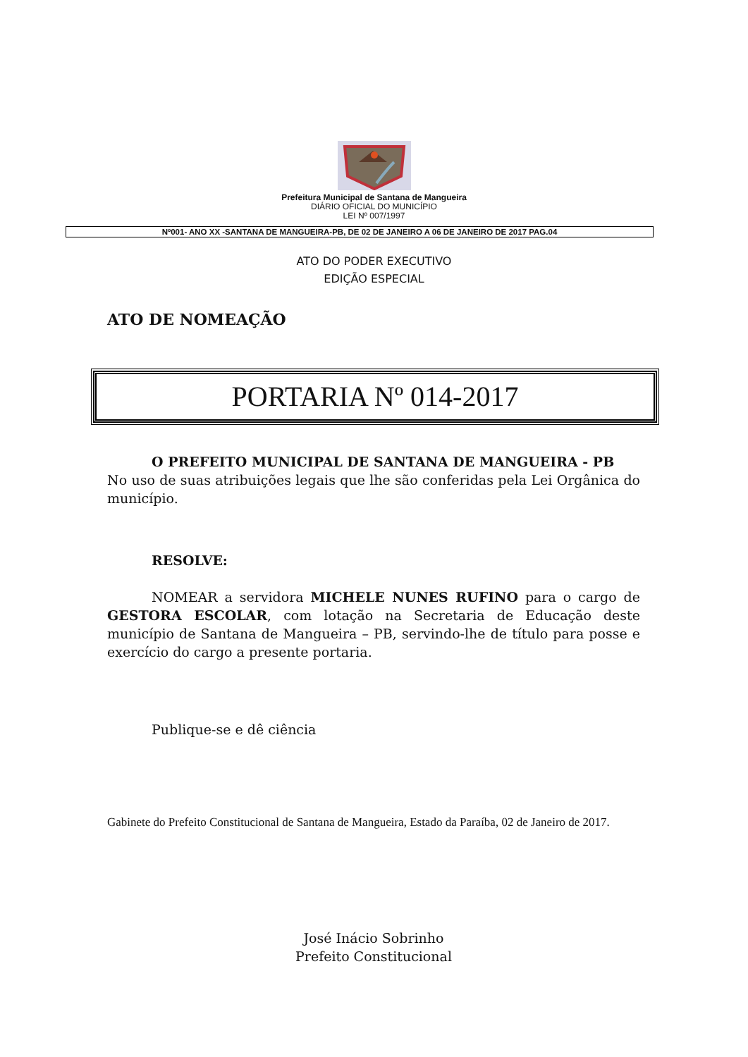Prefeitura Municipal de Santana de Mangueira
DIÁRIO OFICIAL DO MUNICÍPIO
LEI Nº 007/1997
Nº001- ANO XX -SANTANA DE MANGUEIRA-PB, DE 02 DE JANEIRO A 06 DE JANEIRO DE 2017 PAG.04
ATO DO PODER EXECUTIVO
EDIÇÃO ESPECIAL
ATO DE NOMEAÇÃO
PORTARIA Nº 014-2017
O PREFEITO MUNICIPAL DE SANTANA DE MANGUEIRA - PB
No uso de suas atribuições legais que lhe são conferidas pela Lei Orgânica do município.
RESOLVE:
NOMEAR a servidora MICHELE NUNES RUFINO para o cargo de GESTORA ESCOLAR, com lotação na Secretaria de Educação deste município de Santana de Mangueira – PB, servindo-lhe de título para posse e exercício do cargo a presente portaria.
Publique-se e dê ciência
Gabinete do Prefeito Constitucional de Santana de Mangueira, Estado da Paraíba, 02 de Janeiro de 2017.
José Inácio Sobrinho
Prefeito Constitucional